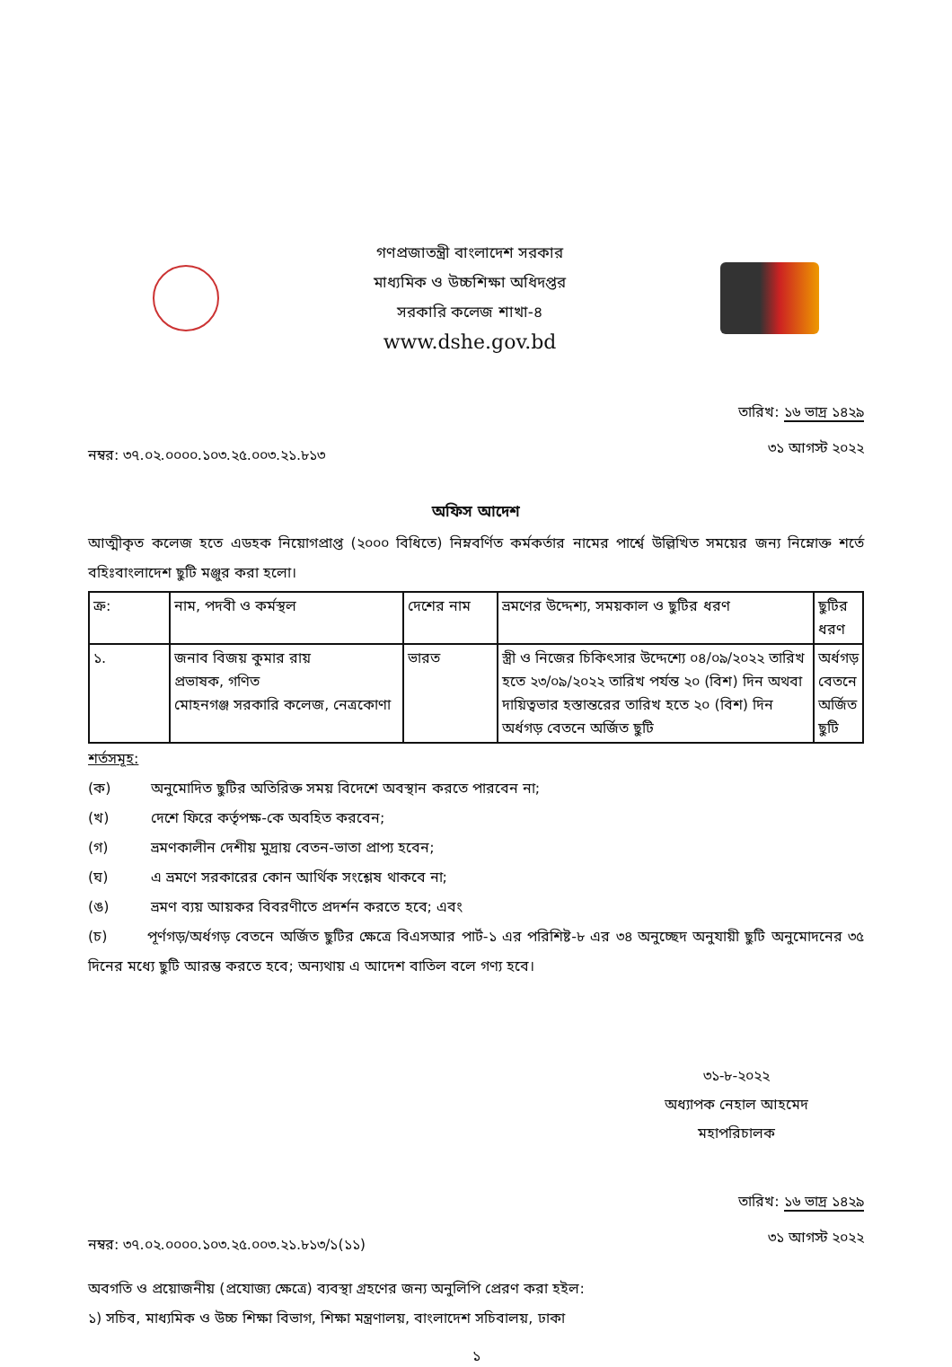গণপ্রজাতন্ত্রী বাংলাদেশ সরকার
মাধ্যমিক ও উচ্চশিক্ষা অধিদপ্তর
সরকারি কলেজ শাখা-৪
www.dshe.gov.bd
নম্বর: ৩৭.০২.০০০০.১০৩.২৫.০০৩.২১.৮১৩
তারিখ: ১৬ ভাদ্র ১৪২৯
৩১ আগস্ট ২০২২
অফিস আদেশ
আত্মীকৃত কলেজ হতে এডহক নিয়োগপ্রাপ্ত (২০০০ বিধিতে) নিম্নবর্ণিত কর্মকর্তার নামের পার্শ্বে উল্লিখিত সময়ের জন্য নিম্নোক্ত শর্তে বহিঃবাংলাদেশ ছুটি মঞ্জুর করা হলো।
| ক্র: | নাম, পদবী ও কর্মস্থল | দেশের নাম | ভ্রমণের উদ্দেশ্য, সময়কাল ও ছুটির ধরণ | ছুটির ধরণ |
| --- | --- | --- | --- | --- |
| ১. | জনাব বিজয় কুমার রায় প্রভাষক, গণিত মোহনগঞ্জ সরকারি কলেজ, নেত্রকোণা | ভারত | স্ত্রী ও নিজের চিকিৎসার উদ্দেশ্যে ০৪/০৯/২০২২ তারিখ হতে ২৩/০৯/২০২২ তারিখ পর্যন্ত ২০ (বিশ) দিন অথবা দায়িত্বভার হস্তান্তরের তারিখ হতে ২০ (বিশ) দিন অর্ধগড় বেতনে অর্জিত ছুটি | অর্ধগড় বেতনে অর্জিত ছুটি |
শর্তসমূহ:
(ক) অনুমোদিত ছুটির অতিরিক্ত সময় বিদেশে অবস্থান করতে পারবেন না;
(খ) দেশে ফিরে কর্তৃপক্ষ-কে অবহিত করবেন;
(গ) ভ্রমণকালীন দেশীয় মুদ্রায় বেতন-ভাতা প্রাপ্য হবেন;
(ঘ) এ ভ্রমণে সরকারের কোন আর্থিক সংশ্লেষ থাকবে না;
(ঙ) ভ্রমণ ব্যয় আয়কর বিবরণীতে প্রদর্শন করতে হবে; এবং
(চ) পূর্ণগড়/অর্ধগড় বেতনে অর্জিত ছুটির ক্ষেত্রে বিএসআর পার্ট-১ এর পরিশিষ্ট-৮ এর ৩৪ অনুচ্ছেদ অনুযায়ী ছুটি অনুমোদনের ৩৫ দিনের মধ্যে ছুটি আরম্ভ করতে হবে; অন্যথায় এ আদেশ বাতিল বলে গণ্য হবে।
৩১-৮-২০২২
অধ্যাপক নেহাল আহমেদ
মহাপরিচালক
নম্বর: ৩৭.০২.০০০০.১০৩.২৫.০০৩.২১.৮১৩/১(১১)
তারিখ: ১৬ ভাদ্র ১৪২৯
৩১ আগস্ট ২০২২
অবগতি ও প্রয়োজনীয় (প্রযোজ্য ক্ষেত্রে) ব্যবস্থা গ্রহণের জন্য অনুলিপি প্রেরণ করা হইল:
১) সচিব, মাধ্যমিক ও উচ্চ শিক্ষা বিভাগ, শিক্ষা মন্ত্রণালয়, বাংলাদেশ সচিবালয়, ঢাকা
১